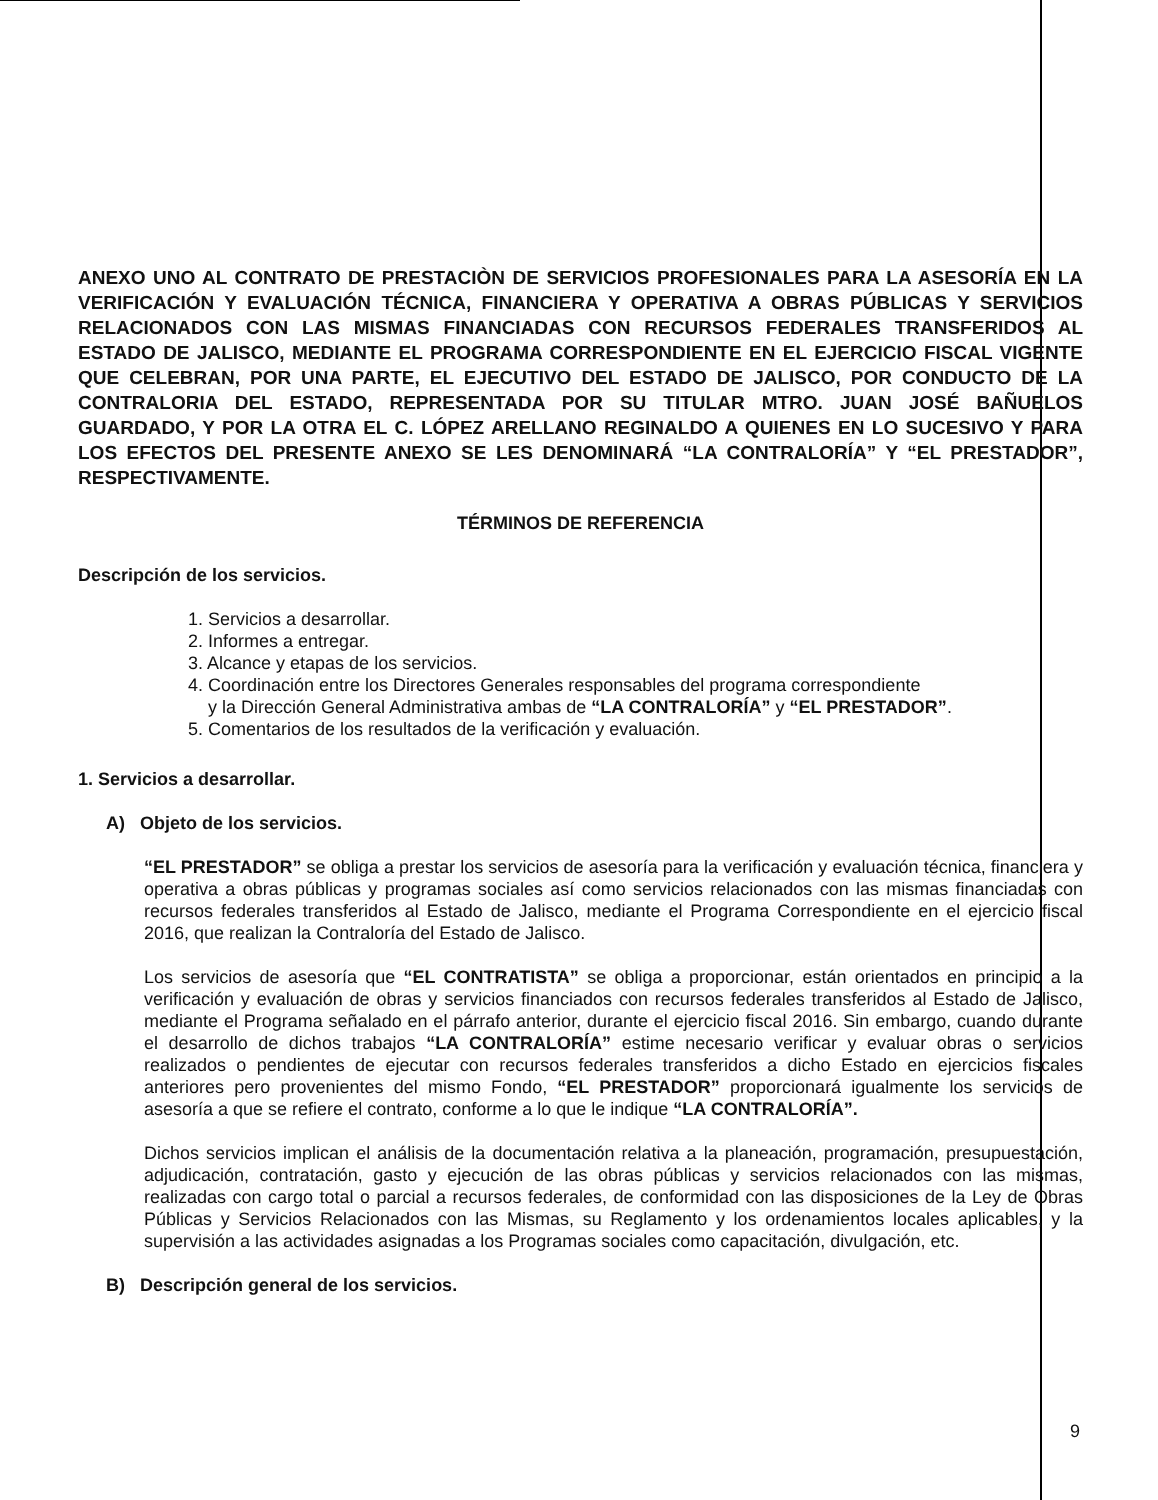ANEXO UNO AL CONTRATO DE PRESTACIÒN DE SERVICIOS PROFESIONALES PARA LA ASESORÍA EN LA VERIFICACIÓN Y EVALUACIÓN TÉCNICA, FINANCIERA Y OPERATIVA A OBRAS PÚBLICAS Y SERVICIOS RELACIONADOS CON LAS MISMAS FINANCIADAS CON RECURSOS FEDERALES TRANSFERIDOS AL ESTADO DE JALISCO, MEDIANTE EL PROGRAMA CORRESPONDIENTE EN EL EJERCICIO FISCAL VIGENTE QUE CELEBRAN, POR UNA PARTE, EL EJECUTIVO DEL ESTADO DE JALISCO, POR CONDUCTO DE LA CONTRALORIA DEL ESTADO, REPRESENTADA POR SU TITULAR MTRO. JUAN JOSÉ BAÑUELOS GUARDADO, Y POR LA OTRA EL C. LÓPEZ ARELLANO REGINALDO A QUIENES EN LO SUCESIVO Y PARA LOS EFECTOS DEL PRESENTE ANEXO SE LES DENOMINARÁ “LA CONTRALORÍA” Y “EL PRESTADOR”, RESPECTIVAMENTE.
TÉRMINOS DE REFERENCIA
Descripción de los servicios.
1. Servicios a desarrollar.
2. Informes a entregar.
3. Alcance y etapas de los servicios.
4. Coordinación entre los Directores Generales responsables del programa correspondiente
y la Dirección General Administrativa ambas de “LA CONTRALORÍA” y “EL PRESTADOR”.
5. Comentarios de los resultados de la verificación y evaluación.
1. Servicios a desarrollar.
A) Objeto de los servicios.
“EL PRESTADOR” se obliga a prestar los servicios de asesoría para la verificación y evaluación técnica, financiera y operativa a obras públicas y programas sociales así como servicios relacionados con las mismas financiadas con recursos federales transferidos al Estado de Jalisco, mediante el Programa Correspondiente en el ejercicio fiscal 2016, que realizan la Contraloría del Estado de Jalisco.
Los servicios de asesoría que “EL CONTRATISTA” se obliga a proporcionar, están orientados en principio a la verificación y evaluación de obras y servicios financiados con recursos federales transferidos al Estado de Jalisco, mediante el Programa señalado en el párrafo anterior, durante el ejercicio fiscal 2016. Sin embargo, cuando durante el desarrollo de dichos trabajos “LA CONTRALORÍA” estime necesario verificar y evaluar obras o servicios realizados o pendientes de ejecutar con recursos federales transferidos a dicho Estado en ejercicios fiscales anteriores pero provenientes del mismo Fondo, “EL PRESTADOR” proporcionará igualmente los servicios de asesoría a que se refiere el contrato, conforme a lo que le indique “LA CONTRALORÍA”.
Dichos servicios implican el análisis de la documentación relativa a la planeación, programación, presupuestación, adjudicación, contratación, gasto y ejecución de las obras públicas y servicios relacionados con las mismas, realizadas con cargo total o parcial a recursos federales, de conformidad con las disposiciones de la Ley de Obras Públicas y Servicios Relacionados con las Mismas, su Reglamento y los ordenamientos locales aplicables, y la supervisión a las actividades asignadas a los Programas sociales como capacitación, divulgación, etc.
B) Descripción general de los servicios.
9